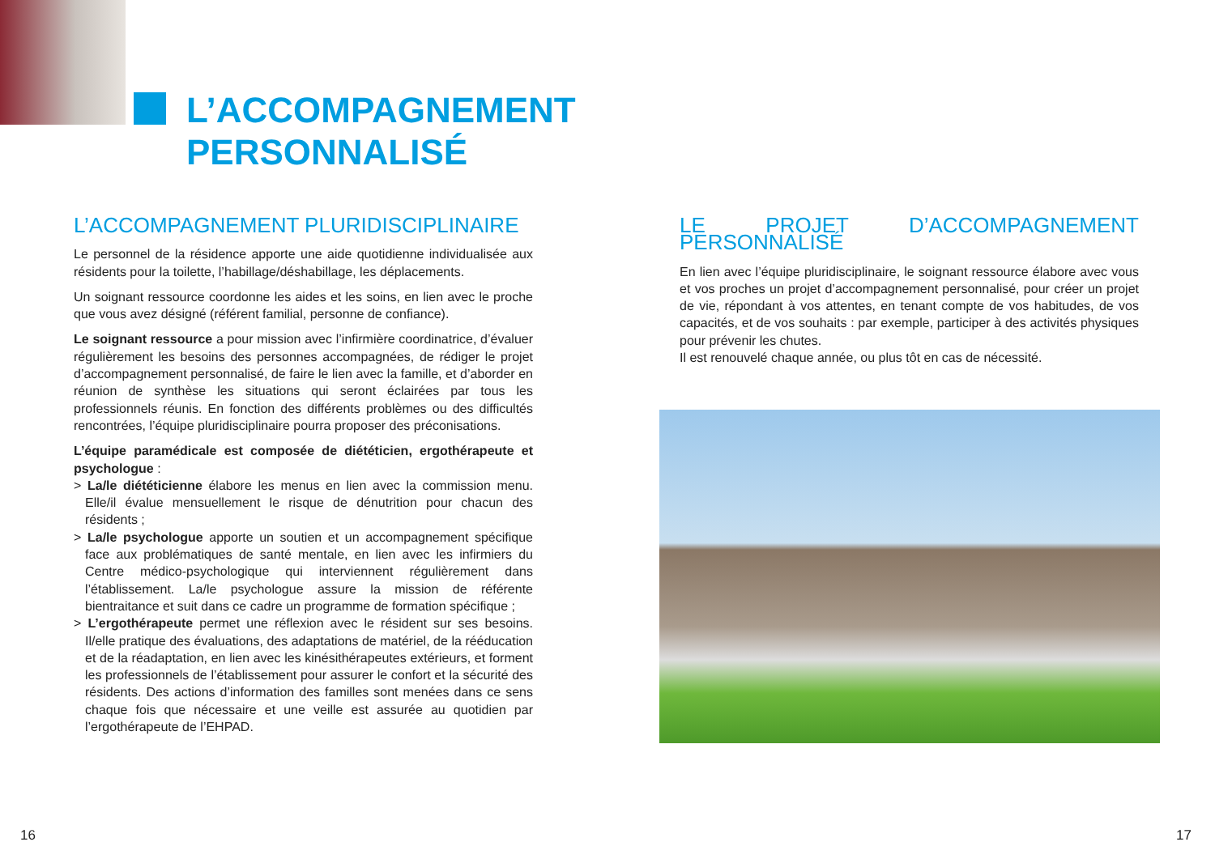L’ACCOMPAGNEMENT
PERSONNALISÉ
L’ACCOMPAGNEMENT PLURIDISCIPLINAIRE
Le personnel de la résidence apporte une aide quotidienne individualisée aux résidents pour la toilette, l’habillage/déshabillage, les déplacements.
Un soignant ressource coordonne les aides et les soins, en lien avec le proche que vous avez désigné (référent familial, personne de confiance).
Le soignant ressource a pour mission avec l’infirmière coordinatrice, d’évaluer régulièrement les besoins des personnes accompagnées, de rédiger le projet d’accompagnement personnalisé, de faire le lien avec la famille, et d’aborder en réunion de synthèse les situations qui seront éclairées par tous les professionnels réunis. En fonction des différents problèmes ou des difficultés rencontrées, l’équipe pluridisciplinaire pourra proposer des préconisations.
L’équipe paramédicale est composée de diététicien, ergothérapeute et psychologue :
> La/le diététicienne élabore les menus en lien avec la commission menu. Elle/il évalue mensuellement le risque de dénutrition pour chacun des résidents ;
> La/le psychologue apporte un soutien et un accompagnement spécifique face aux problématiques de santé mentale, en lien avec les infirmiers du Centre médico-psychologique qui interviennent régulièrement dans l’établissement. La/le psychologue assure la mission de référente bientraitance et suit dans ce cadre un programme de formation spécifique ;
> L’ergothérapeute permet une réflexion avec le résident sur ses besoins. Il/elle pratique des évaluations, des adaptations de matériel, de la rééducation et de la réadaptation, en lien avec les kinésithérapeutes extérieurs, et forment les professionnels de l’établissement pour assurer le confort et la sécurité des résidents. Des actions d’information des familles sont menées dans ce sens chaque fois que nécessaire et une veille est assurée au quotidien par l’ergothérapeute de l’EHPAD.
LE PROJET D’ACCOMPAGNEMENT PERSONNALISÉ
En lien avec l’équipe pluridisciplinaire, le soignant ressource élabore avec vous et vos proches un projet d’accompagnement personnalisé, pour créer un projet de vie, répondant à vos attentes, en tenant compte de vos habitudes, de vos capacités, et de vos souhaits : par exemple, participer à des activités physiques pour prévenir les chutes.
Il est renouvelé chaque année, ou plus tôt en cas de nécessité.
16 17